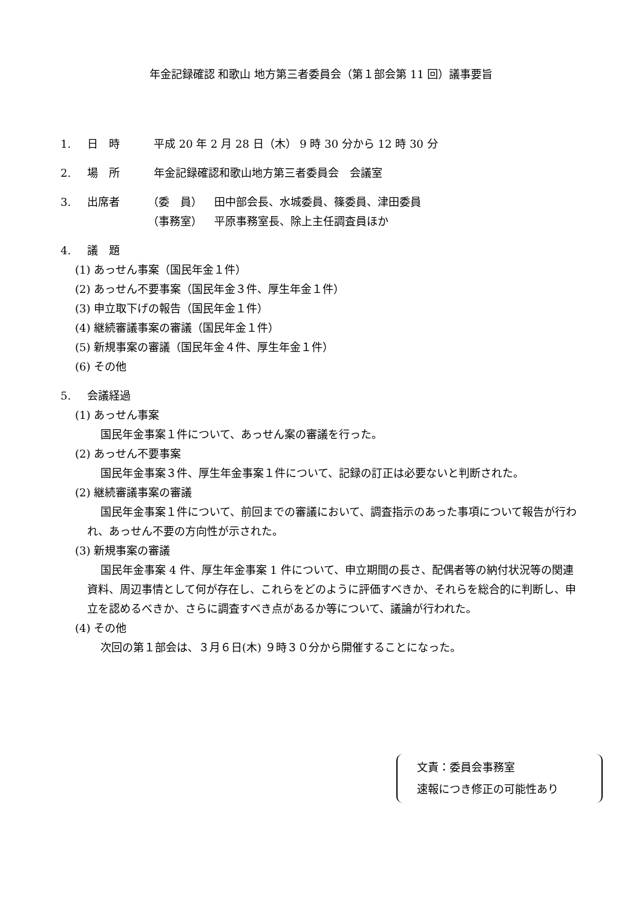年金記録確認 和歌山 地方第三者委員会（第１部会第 11 回）議事要旨
1. 日　時 平成 20 年 2 月 28 日（木） 9 時 30 分から 12 時 30 分
2. 場　所 年金記録確認和歌山地方第三者委員会　会議室
3. 出席者 （委　員） 田中部会長、水城委員、篠委員、津田委員
（事務室） 平原事務室長、除上主任調査員ほか
4. 議　題
(1) あっせん事案（国民年金１件）
(2) あっせん不要事案（国民年金３件、厚生年金１件）
(3) 申立取下げの報告（国民年金１件）
(4) 継続審議事案の審議（国民年金１件）
(5) 新規事案の審議（国民年金４件、厚生年金１件）
(6) その他
5. 会議経過
(1) あっせん事案
国民年金事案１件について、あっせん案の審議を行った。
(2) あっせん不要事案
国民年金事案３件、厚生年金事案１件について、記録の訂正は必要ないと判断された。
(2) 継続審議事案の審議
国民年金事案１件について、前回までの審議において、調査指示のあった事項について報告が行われ、あっせん不要の方向性が示された。
(3) 新規事案の審議
国民年金事案 4 件、厚生年金事案 1 件について、申立期間の長さ、配偶者等の納付状況等の関連資料、周辺事情として何が存在し、これらをどのように評価すべきか、それらを総合的に判断し、申立を認めるべきか、さらに調査すべき点があるか等について、議論が行われた。
(4) その他
次回の第１部会は、３月６日(木) ９時３０分から開催することになった。
文責：委員会事務室
速報につき修正の可能性あり